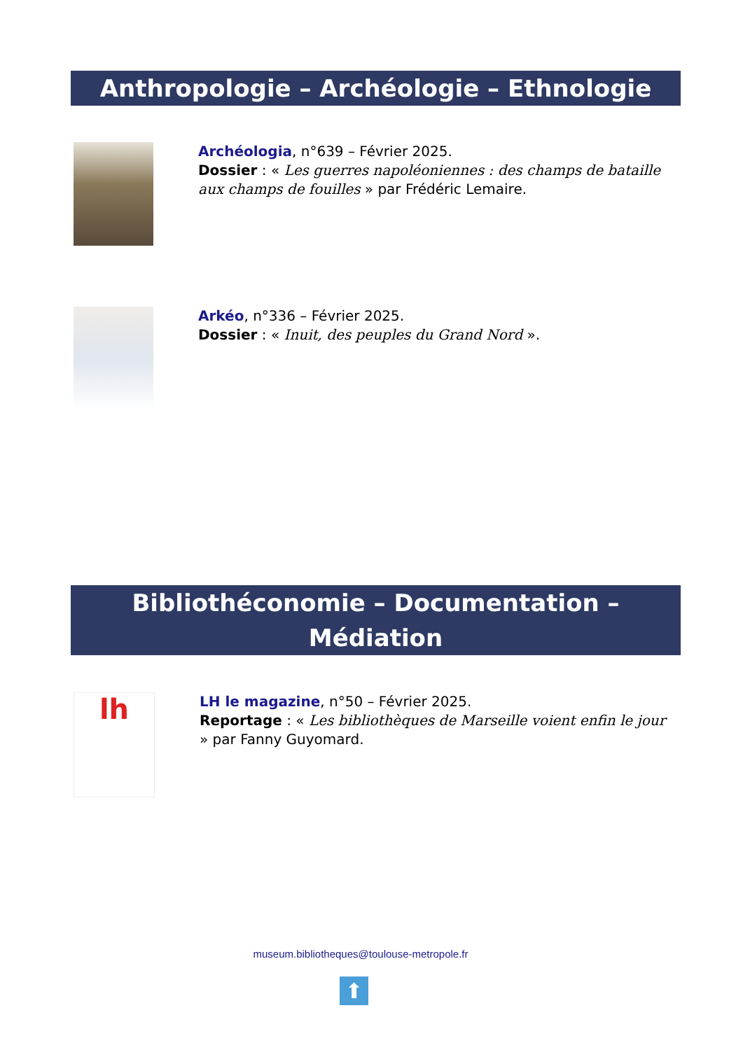Anthropologie – Archéologie – Ethnologie
Archéologia, n°639 – Février 2025.
Dossier : « Les guerres napoléoniennes : des champs de bataille aux champs de fouilles » par Frédéric Lemaire.
Arkéo, n°336 – Février 2025.
Dossier : « Inuit, des peuples du Grand Nord ».
Bibliothéconomie – Documentation –
Médiation
lh
LH le magazine, n°50 – Février 2025.
Reportage : « Les bibliothèques de Marseille voient enfin le jour » par Fanny Guyomard.
museum.bibliotheques@toulouse-metropole.fr
⬆